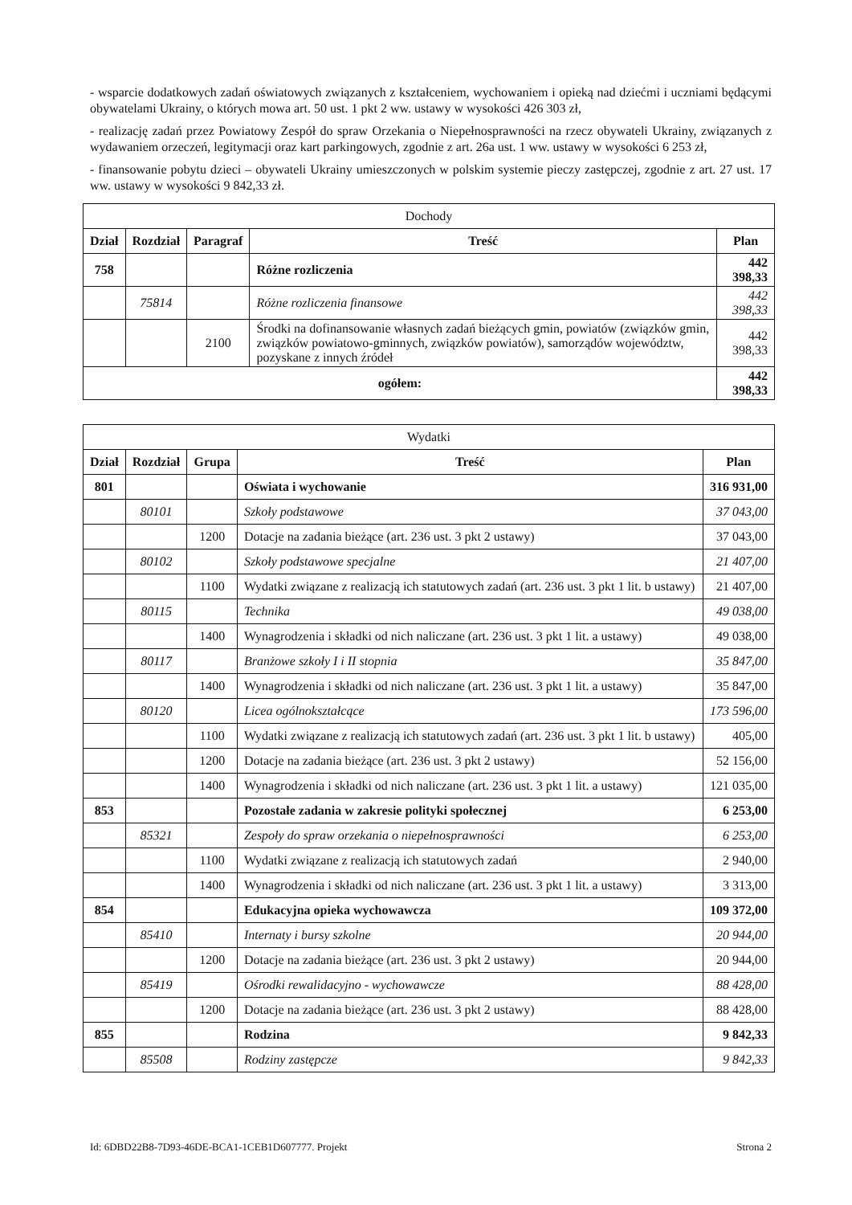- wsparcie dodatkowych zadań oświatowych związanych z kształceniem, wychowaniem i opieką nad dziećmi i uczniami będącymi obywatelami Ukrainy, o których mowa art. 50 ust. 1 pkt 2 ww. ustawy w wysokości 426 303 zł,
- realizację zadań przez Powiatowy Zespół do spraw Orzekania o Niepełnosprawności na rzecz obywateli Ukrainy, związanych z wydawaniem orzeczeń, legitymacji oraz kart parkingowych, zgodnie z art. 26a ust. 1 ww. ustawy w wysokości 6 253 zł,
- finansowanie pobytu dzieci – obywateli Ukrainy umieszczonych w polskim systemie pieczy zastępczej, zgodnie z art. 27 ust. 17 ww. ustawy w wysokości 9 842,33 zł.
| Dochody | | | | |
| --- | --- | --- | --- | --- |
| Dział | Rozdział | Paragraf | Treść | Plan |
| 758 | | | Różne rozliczenia | 442 398,33 |
| | 75814 | | Różne rozliczenia finansowe | 442 398,33 |
| | | 2100 | Środki na dofinansowanie własnych zadań bieżących gmin, powiatów (związków gmin, związków powiatowo-gminnych, związków powiatów), samorządów województw, pozyskane z innych źródeł | 442 398,33 |
| ogółem: | | | | 442 398,33 |
| Wydatki | | | | |
| --- | --- | --- | --- | --- |
| Dział | Rozdział | Grupa | Treść | Plan |
| 801 | | | Oświata i wychowanie | 316 931,00 |
| | 80101 | | Szkoły podstawowe | 37 043,00 |
| | | 1200 | Dotacje na zadania bieżące (art. 236 ust. 3 pkt 2 ustawy) | 37 043,00 |
| | 80102 | | Szkoły podstawowe specjalne | 21 407,00 |
| | | 1100 | Wydatki związane z realizacją ich statutowych zadań (art. 236 ust. 3 pkt 1 lit. b ustawy) | 21 407,00 |
| | 80115 | | Technika | 49 038,00 |
| | | 1400 | Wynagrodzenia i składki od nich naliczane (art. 236 ust. 3 pkt 1 lit. a ustawy) | 49 038,00 |
| | 80117 | | Branżowe szkoły I i II stopnia | 35 847,00 |
| | | 1400 | Wynagrodzenia i składki od nich naliczane (art. 236 ust. 3 pkt 1 lit. a ustawy) | 35 847,00 |
| | 80120 | | Licea ogólnokształcące | 173 596,00 |
| | | 1100 | Wydatki związane z realizacją ich statutowych zadań (art. 236 ust. 3 pkt 1 lit. b ustawy) | 405,00 |
| | | 1200 | Dotacje na zadania bieżące (art. 236 ust. 3 pkt 2 ustawy) | 52 156,00 |
| | | 1400 | Wynagrodzenia i składki od nich naliczane (art. 236 ust. 3 pkt 1 lit. a ustawy) | 121 035,00 |
| 853 | | | Pozostałe zadania w zakresie polityki społecznej | 6 253,00 |
| | 85321 | | Zespoły do spraw orzekania o niepełnosprawności | 6 253,00 |
| | | 1100 | Wydatki związane z realizacją ich statutowych zadań | 2 940,00 |
| | | 1400 | Wynagrodzenia i składki od nich naliczane (art. 236 ust. 3 pkt 1 lit. a ustawy) | 3 313,00 |
| 854 | | | Edukacyjna opieka wychowawcza | 109 372,00 |
| | 85410 | | Internaty i bursy szkolne | 20 944,00 |
| | | 1200 | Dotacje na zadania bieżące (art. 236 ust. 3 pkt 2 ustawy) | 20 944,00 |
| | 85419 | | Ośrodki rewalidacyjno - wychowawcze | 88 428,00 |
| | | 1200 | Dotacje na zadania bieżące (art. 236 ust. 3 pkt 2 ustawy) | 88 428,00 |
| 855 | | | Rodzina | 9 842,33 |
| | 85508 | | Rodziny zastępcze | 9 842,33 |
Id: 6DBD22B8-7D93-46DE-BCA1-1CEB1D607777. Projekt Strona 2